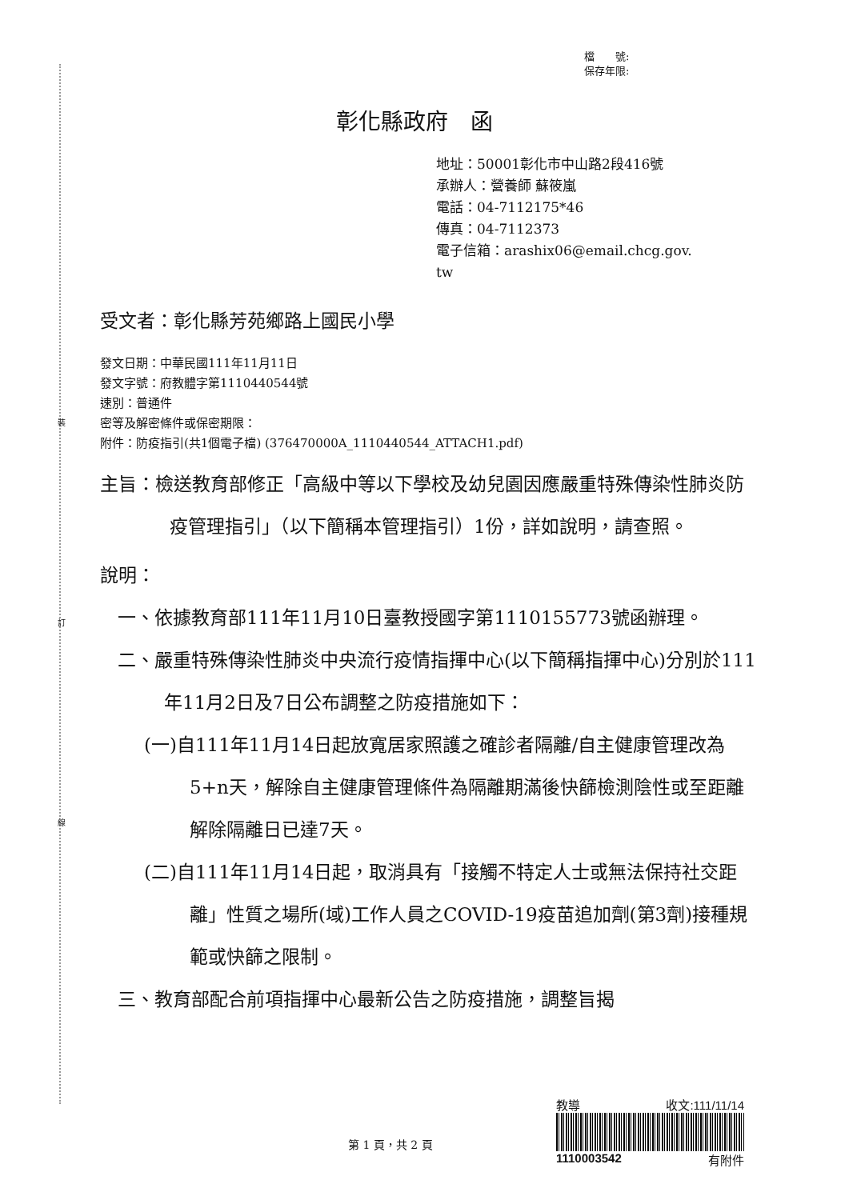裝
訂
線
檔　　號:
保存年限:
彰化縣政府　函
地址：50001彰化市中山路2段416號
承辦人：營養師 蘇筱嵐
電話：04-7112175*46
傳真：04-7112373
電子信箱：arashix06@email.chcg.gov.
tw
受文者：彰化縣芳苑鄉路上國民小學
發文日期：中華民國111年11月11日
發文字號：府教體字第1110440544號
速別：普通件
密等及解密條件或保密期限：
附件：防疫指引(共1個電子檔) (376470000A_1110440544_ATTACH1.pdf)
主旨：檢送教育部修正「高級中等以下學校及幼兒園因應嚴重特殊傳染性肺炎防疫管理指引」（以下簡稱本管理指引）1份，詳如說明，請查照。
說明：
一、依據教育部111年11月10日臺教授國字第1110155773號函辦理。
二、嚴重特殊傳染性肺炎中央流行疫情指揮中心(以下簡稱指揮中心)分別於111年11月2日及7日公布調整之防疫措施如下：
(一)自111年11月14日起放寬居家照護之確診者隔離/自主健康管理改為5+n天，解除自主健康管理條件為隔離期滿後快篩檢測陰性或至距離解除隔離日已達7天。
(二)自111年11月14日起，取消具有「接觸不特定人士或無法保持社交距離」性質之場所(域)工作人員之COVID-19疫苗追加劑(第3劑)接種規範或快篩之限制。
三、教育部配合前項指揮中心最新公告之防疫措施，調整旨揭
教導 收文:111/11/14
1110003542 有附件
第 1 頁，共 2 頁